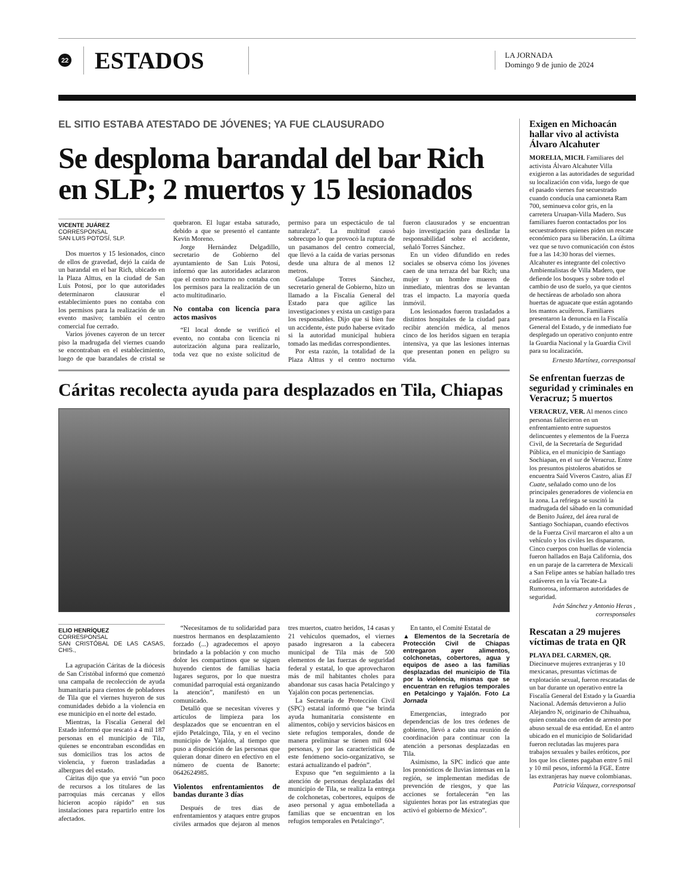22
ESTADOS
LA JORNADA
Domingo 9 de junio de 2024
EL SITIO ESTABA ATESTADO DE JÓVENES; YA FUE CLAUSURADO
Se desploma barandal del bar Rich en SLP; 2 muertos y 15 lesionados
VICENTE JUÁREZ
CORRESPONSAL
SAN LUIS POTOSÍ, SLP.
Dos muertos y 15 lesionados, cinco de ellos de gravedad, dejó la caída de un barandal en el bar Rich, ubicado en la Plaza Alttus, en la ciudad de San Luis Potosí, por lo que autoridades determinaron clausurar el establecimiento pues no contaba con los permisos para la realización de un evento masivo; también el centro comercial fue cerrado.
Varios jóvenes cayeron de un tercer piso la madrugada del viernes cuando se encontraban en el establecimiento, luego de que barandales de cristal se quebraron. El lugar estaba saturado, debido a que se presentó el cantante Kevin Moreno.
Jorge Hernández Delgadillo, secretario de Gobierno del ayuntamiento de San Luis Potosí, informó que las autoridades aclararon que el centro nocturno no contaba con los permisos para la realización de un acto multitudinario.
No contaba con licencia para actos masivos
“El local donde se verificó el evento, no contaba con licencia ni autorización alguna para realizarlo, toda vez que no existe solicitud de permiso para un espectáculo de tal naturaleza”. La multitud causó sobrecupo lo que provocó la ruptura de un pasamanos del centro comercial, que llevó a la caída de varias personas desde una altura de al menos 12 metros.
Guadalupe Torres Sánchez, secretario general de Gobierno, hizo un llamado a la Fiscalía General del Estado para que agilice las investigaciones y exista un castigo para los responsables. Dijo que si bien fue un accidente, éste pudo haberse evitado si la autoridad municipal hubiera tomado las medidas correspondientes.
Por esta razón, la totalidad de la Plaza Alttus y el centro nocturno fueron clausurados y se encuentran bajo investigación para deslindar la responsabilidad sobre el accidente, señaló Torres Sánchez.
En un video difundido en redes sociales se observa cómo los jóvenes caen de una terraza del bar Rich; una mujer y un hombre mueren de inmediato, mientras dos se levantan tras el impacto. La mayoría queda inmóvil.
Los lesionados fueron trasladados a distintos hospitales de la ciudad para recibir atención médica, al menos cinco de los heridos siguen en terapia intensiva, ya que las lesiones internas que presentan ponen en peligro su vida.
Cáritas recolecta ayuda para desplazados en Tila, Chiapas
ELIO HENRÍQUEZ
CORRESPONSAL
SAN CRISTÓBAL DE LAS CASAS, CHIS.,
La agrupación Cáritas de la diócesis de San Cristóbal informó que comenzó una campaña de recolección de ayuda humanitaria para cientos de pobladores de Tila que el viernes huyeron de sus comunidades debido a la violencia en ese municipio en el norte del estado.
Mientras, la Fiscalía General del Estado informó que rescató a 4 mil 187 personas en el municipio de Tila, quienes se encontraban escondidas en sus domicilios tras los actos de violencia, y fueron trasladadas a albergues del estado.
Cáritas dijo que ya envió “un poco de recursos a los titulares de las parroquias más cercanas y ellos hicieron acopio rápido” en sus instalaciones para repartirlo entre los afectados.
“Necesitamos de tu solidaridad para nuestros hermanos en desplazamiento forzado (...) agradecemos el apoyo brindado a la población y con mucho dolor les compartimos que se siguen huyendo cientos de familias hacia lugares seguros, por lo que nuestra comunidad parroquial está organizando la atención”, manifestó en un comunicado.
Detalló que se necesitan víveres y artículos de limpieza para los desplazados que se encuentran en el ejido Petalcingo, Tila, y en el vecino municipio de Yajalón, al tiempo que puso a disposición de las personas que quieran donar dinero en efectivo en el número de cuenta de Banorte: 0642624985.
Violentos enfrentamientos de bandas durante 3 días
Después de tres días de enfrentamientos y ataques entre grupos civiles armados que dejaron al menos tres muertos, cuatro heridos, 14 casas y 21 vehículos quemados, el viernes pasado ingresaron a la cabecera municipal de Tila más de 500 elementos de las fuerzas de seguridad federal y estatal, lo que aprovecharon más de mil habitantes choles para abandonar sus casas hacia Petalcingo y Yajalón con pocas pertenencias.
La Secretaría de Protección Civil (SPC) estatal informó que “se brinda ayuda humanitaria consistente en alimentos, cobijo y servicios básicos en siete refugios temporales, donde de manera preliminar se tienen mil 604 personas, y por las características de este fenómeno socio-organizativo, se estará actualizando el padrón”.
Expuso que “en seguimiento a la atención de personas desplazadas del municipio de Tila, se realiza la entrega de colchonetas, cobertores, equipos de aseo personal y agua embotellada a familias que se encuentran en los refugios temporales en Petalcingo”.
En tanto, el Comité Estatal de
▲ Elementos de la Secretaría de Protección Civil de Chiapas entregaron ayer alimentos, colchonetas, cobertores, agua y equipos de aseo a las familias desplazadas del municipio de Tila por la violencia, mismas que se encuentran en refugios temporales en Petalcingo y Yajalón. Foto La Jornada
Emergencias, integrado por dependencias de los tres órdenes de gobierno, llevó a cabo una reunión de coordinación para continuar con la atención a personas desplazadas en Tila.
Asimismo, la SPC indicó que ante los pronósticos de lluvias intensas en la región, se implementan medidas de prevención de riesgos, y que las acciones se fortalecerán “en las siguientes horas por las estrategias que activó el gobierno de México”.
Exigen en Michoacán hallar vivo al activista Álvaro Alcahuter
MORELIA, MICH. Familiares del activista Álvaro Alcahuter Villa exigieron a las autoridades de seguridad su localización con vida, luego de que el pasado viernes fue secuestrado cuando conducía una camioneta Ram 700, seminueva color gris, en la carretera Uruapan-Villa Madero. Sus familiares fueron contactados por los secuestradores quienes piden un rescate económico para su liberación. La última vez que se tuvo comunicación con éstos fue a las 14:30 horas del viernes. Alcahuter es integrante del colectivo Ambientalistas de Villa Madero, que defiende los bosques y sobre todo el cambio de uso de suelo, ya que cientos de hectáreas de arbolado son ahora huertas de aguacate que están agotando los mantos acuíferos. Familiares presentaron la denuncia en la Fiscalía General del Estado, y de inmediato fue desplegado un operativo conjunto entre la Guardia Nacional y la Guardia Civil para su localización.
Ernesto Martínez, corresponsal
Se enfrentan fuerzas de seguridad y criminales en Veracruz; 5 muertos
VERACRUZ, VER. Al menos cinco personas fallecieron en un enfrentamiento entre supuestos delincuentes y elementos de la Fuerza Civil, de la Secretaría de Seguridad Pública, en el municipio de Santiago Sochiapan, en el sur de Veracruz. Entre los presuntos pistoleros abatidos se encuentra Saíd Viveros Castro, alias El Cuate, señalado como uno de los principales generadores de violencia en la zona. La refriega se suscitó la madrugada del sábado en la comunidad de Benito Juárez, del área rural de Santiago Sochiapan, cuando efectivos de la Fuerza Civil marcaron el alto a un vehículo y los civiles les dispararon. Cinco cuerpos con huellas de violencia fueron hallados en Baja California, dos en un paraje de la carretera de Mexicali a San Felipe antes se habían hallado tres cadáveres en la vía Tecate-La Rumorosa, informaron autoridades de seguridad.
Iván Sánchez y Antonio Heras , corresponsales
Rescatan a 29 mujeres víctimas de trata en QR
PLAYA DEL CARMEN, QR. Diecinueve mujeres extranjeras y 10 mexicanas, presuntas víctimas de explotación sexual, fueron rescatadas de un bar durante un operativo entre la Fiscalía General del Estado y la Guardia Nacional. Además detuvieron a Julio Alejandro N, originario de Chihuahua, quien contaba con orden de arresto por abuso sexual de esa entidad. En el antro ubicado en el municipio de Solidaridad fueron reclutadas las mujeres para trabajos sexuales y bailes eróticos, por los que los clientes pagaban entre 5 mil y 10 mil pesos, informó la FGE. Entre las extranjeras hay nueve colombianas.
Patricia Vázquez, corresponsal